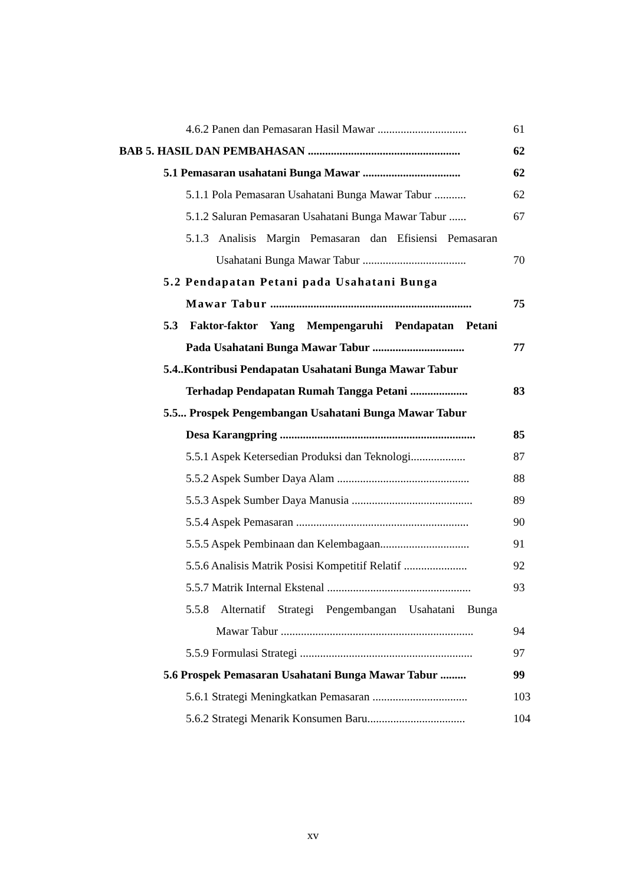4.6.2 Panen dan Pemasaran Hasil Mawar ............................... 61
BAB 5. HASIL DAN PEMBAHASAN ..................................................... 62
5.1 Pemasaran usahatani Bunga Mawar .................................. 62
5.1.1 Pola Pemasaran Usahatani Bunga Mawar Tabur ........... 62
5.1.2 Saluran Pemasaran Usahatani Bunga Mawar Tabur ...... 67
5.1.3 Analisis Margin Pemasaran dan Efisiensi Pemasaran
Usahatani Bunga Mawar Tabur .................................... 70
5.2 Pendapatan Petani pada Usahatani Bunga
Mawar Tabur ...................................................................... 75
5.3 Faktor-faktor Yang Mempengaruhi Pendapatan Petani
Pada Usahatani Bunga Mawar Tabur ................................ 77
5.4..Kontribusi Pendapatan Usahatani Bunga Mawar Tabur
Terhadap Pendapatan Rumah Tangga Petani .................... 83
5.5... Prospek Pengembangan Usahatani Bunga Mawar Tabur
Desa Karangpring .................................................................... 85
5.5.1 Aspek Ketersedian Produksi dan Teknologi................... 87
5.5.2 Aspek Sumber Daya Alam .............................................. 88
5.5.3 Aspek Sumber Daya Manusia .......................................... 89
5.5.4 Aspek Pemasaran ............................................................ 90
5.5.5 Aspek Pembinaan dan Kelembagaan............................... 91
5.5.6 Analisis Matrik Posisi Kompetitif Relatif ...................... 92
5.5.7 Matrik Internal Ekstenal .................................................. 93
5.5.8 Alternatif Strategi Pengembangan Usahatani Bunga
Mawar Tabur ................................................................... 94
5.5.9 Formulasi Strategi ............................................................ 97
5.6 Prospek Pemasaran Usahatani Bunga Mawar Tabur ......... 99
5.6.1 Strategi Meningkatkan Pemasaran ................................. 103
5.6.2 Strategi Menarik Konsumen Baru.................................. 104
xv